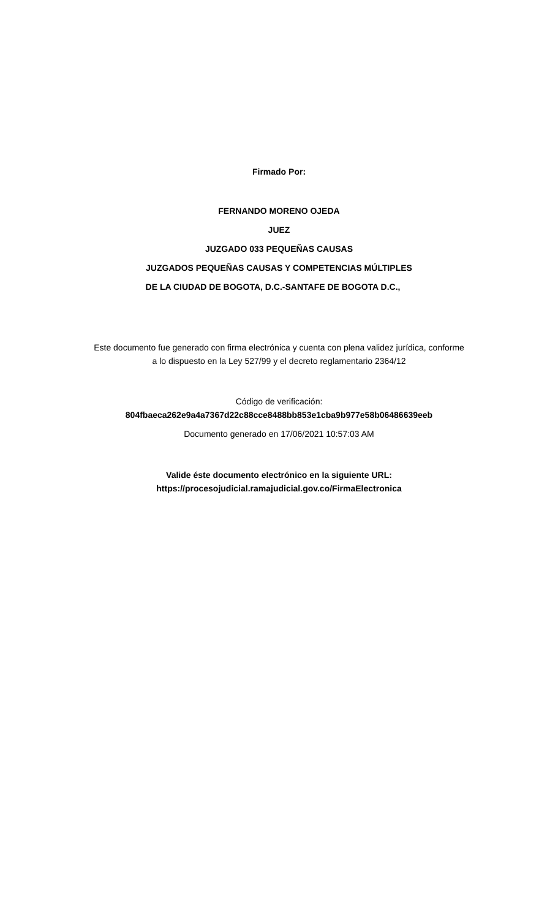Firmado Por:
FERNANDO MORENO OJEDA
JUEZ
JUZGADO 033 PEQUEÑAS CAUSAS
JUZGADOS PEQUEÑAS CAUSAS Y COMPETENCIAS MÚLTIPLES
DE LA CIUDAD DE BOGOTA, D.C.-SANTAFE DE BOGOTA D.C.,
Este documento fue generado con firma electrónica y cuenta con plena validez jurídica, conforme
a lo dispuesto en la Ley 527/99 y el decreto reglamentario 2364/12
Código de verificación:
804fbaeca262e9a4a7367d22c88cce8488bb853e1cba9b977e58b06486639eeb
Documento generado en 17/06/2021 10:57:03 AM
Valide éste documento electrónico en la siguiente URL:
https://procesojudicial.ramajudicial.gov.co/FirmaElectronica